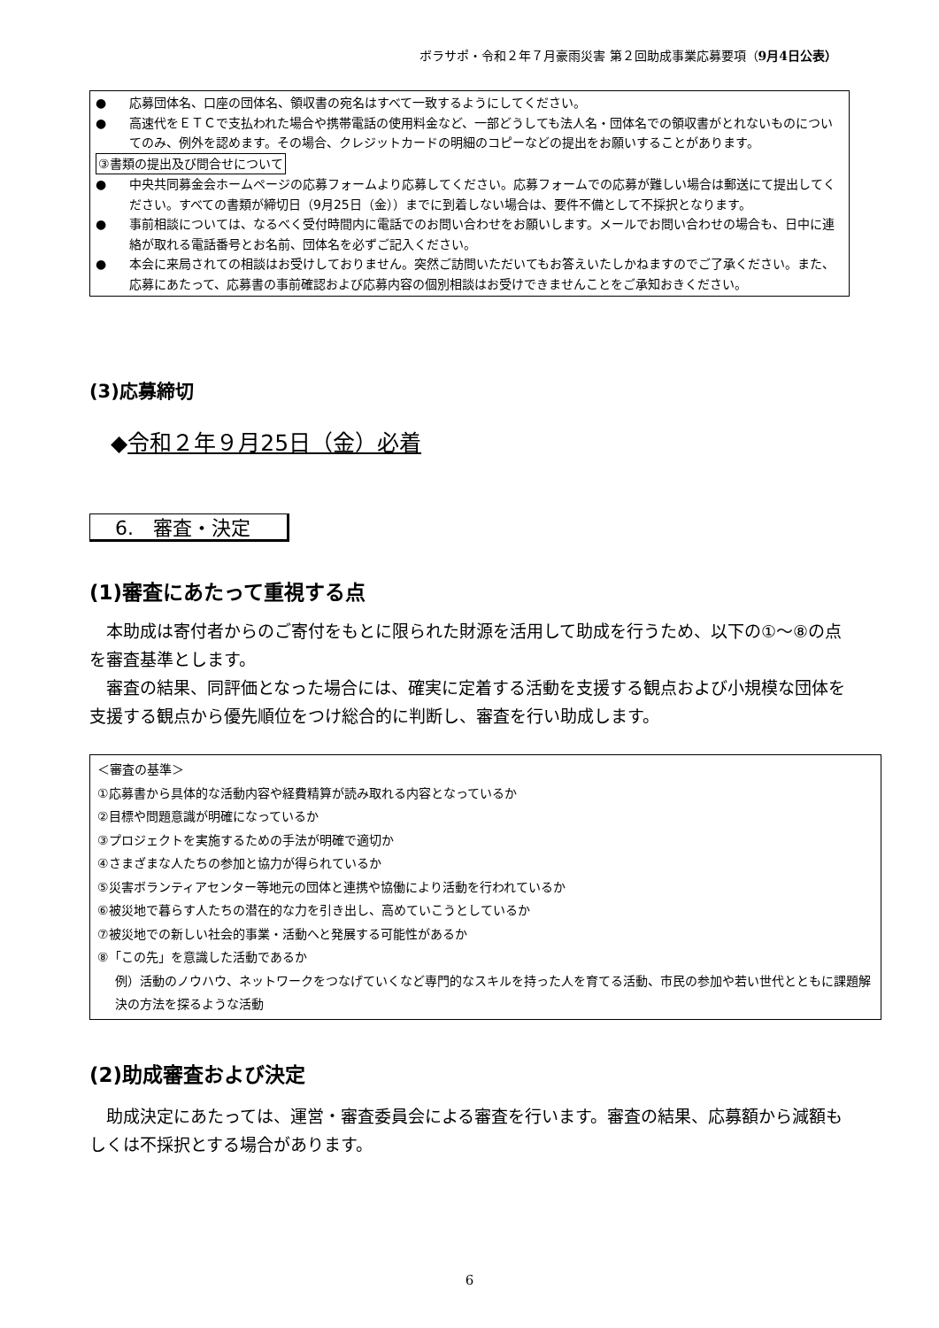ボラサポ・令和２年７月豪雨災害 第２回助成事業応募要項（9月4日公表）
● 応募団体名、口座の団体名、領収書の宛名はすべて一致するようにしてください。
● 高速代をＥＴＣで支払われた場合や携帯電話の使用料金など、一部どうしても法人名・団体名での領収書がとれないものについてのみ、例外を認めます。その場合、クレジットカードの明細のコピーなどの提出をお願いすることがあります。
③書類の提出及び問合せについて
● 中央共同募金会ホームページの応募フォームより応募してください。応募フォームでの応募が難しい場合は郵送にて提出してください。すべての書類が締切日（9月25日（金））までに到着しない場合は、要件不備として不採択となります。
● 事前相談については、なるべく受付時間内に電話でのお問い合わせをお願いします。メールでお問い合わせの場合も、日中に連絡が取れる電話番号とお名前、団体名を必ずご記入ください。
● 本会に来局されての相談はお受けしておりません。突然ご訪問いただいてもお答えいたしかねますのでご了承ください。また、応募にあたって、応募書の事前確認および応募内容の個別相談はお受けできませんことをご承知おきください。
(3)応募締切
◆令和２年９月25日（金）必着
6.　審査・決定
(1)審査にあたって重視する点
　本助成は寄付者からのご寄付をもとに限られた財源を活用して助成を行うため、以下の①～⑧の点を審査基準とします。
　審査の結果、同評価となった場合には、確実に定着する活動を支援する観点および小規模な団体を支援する観点から優先順位をつけ総合的に判断し、審査を行い助成します。
＜審査の基準＞
①応募書から具体的な活動内容や経費精算が読み取れる内容となっているか
②目標や問題意識が明確になっているか
③プロジェクトを実施するための手法が明確で適切か
④さまざまな人たちの参加と協力が得られているか
⑤災害ボランティアセンター等地元の団体と連携や協働により活動を行われているか
⑥被災地で暮らす人たちの潜在的な力を引き出し、高めていこうとしているか
⑦被災地での新しい社会的事業・活動へと発展する可能性があるか
⑧「この先」を意識した活動であるか
例）活動のノウハウ、ネットワークをつなげていくなど専門的なスキルを持った人を育てる活動、市民の参加や若い世代とともに課題解決の方法を探るような活動
(2)助成審査および決定
　助成決定にあたっては、運営・審査委員会による審査を行います。審査の結果、応募額から減額もしくは不採択とする場合があります。
6